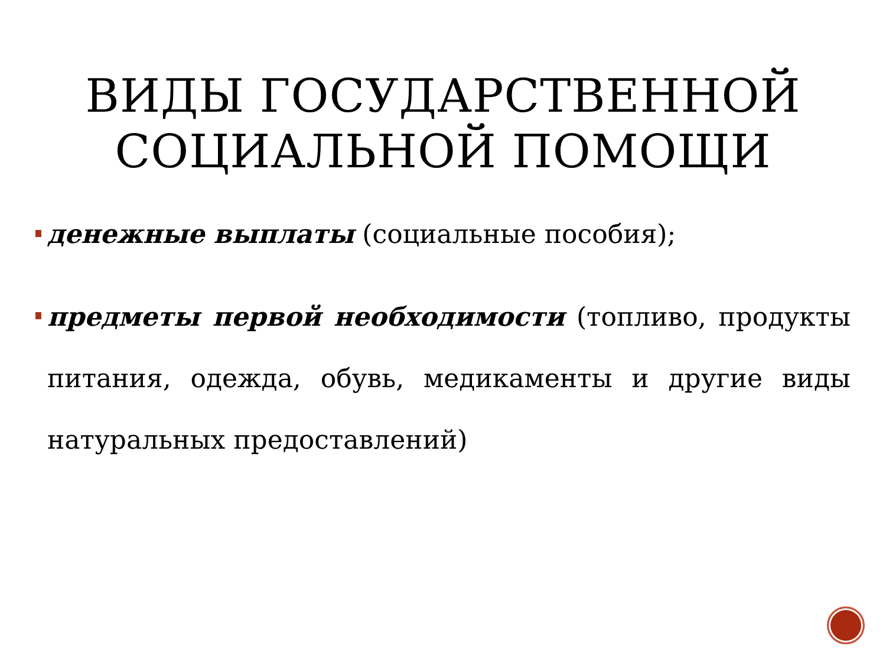ВИДЫ ГОСУДАРСТВЕННОЙ СОЦИАЛЬНОЙ ПОМОЩИ
денежные выплаты (социальные пособия);
предметы первой необходимости (топливо, продукты питания, одежда, обувь, медикаменты и другие виды натуральных предоставлений)